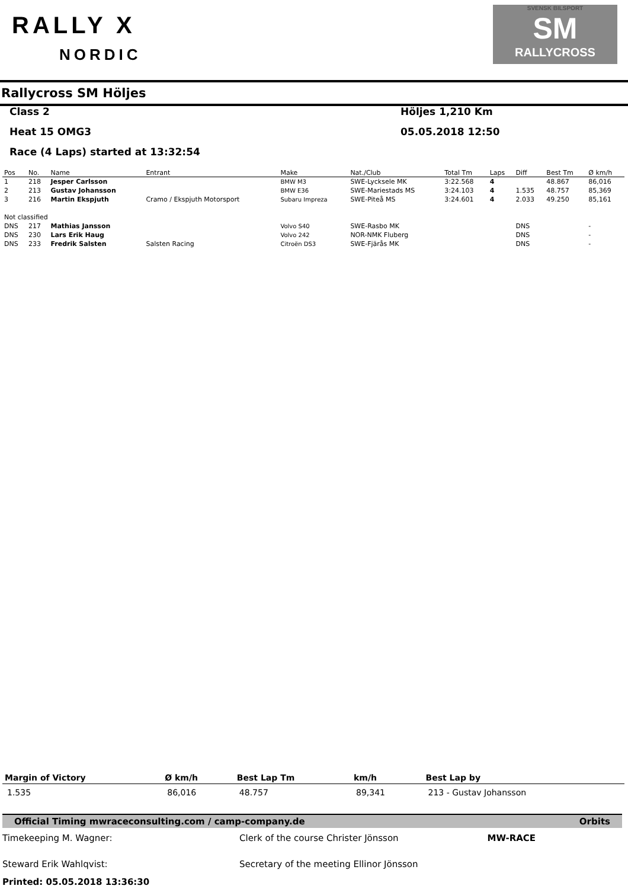RALLY X
NORDIC
SVENSK BILSPORT
SM
RALLYCROSS
Rallycross SM Höljes
Class 2 Höljes 1,210 Km
Heat 15 OMG3 05.05.2018 12:50
Race (4 Laps) started at 13:32:54
| Pos | No. | Name | Entrant | Make | Nat./Club | Total Tm | Laps | Diff | Best Tm | Ø km/h |
| --- | --- | --- | --- | --- | --- | --- | --- | --- | --- | --- |
| 1 | 218 | Jesper Carlsson | | BMW M3 | SWE-Lycksele MK | 3:22.568 | 4 | | 48.867 | 86,016 |
| 2 | 213 | Gustav Johansson | | BMW E36 | SWE-Mariestads MS | 3:24.103 | 4 | 1.535 | 48.757 | 85,369 |
| 3 | 216 | Martin Ekspjuth | Cramo / Ekspjuth Motorsport | Subaru Impreza | SWE-Piteå MS | 3:24.601 | 4 | 2.033 | 49.250 | 85,161 |
| Not classified | | | | | | | | | | |
| DNS | 217 | Mathias Jansson | | Volvo S40 | SWE-Rasbo MK | | | DNS | | - |
| DNS | 230 | Lars Erik Haug | | Volvo 242 | NOR-NMK Fluberg | | | DNS | | - |
| DNS | 233 | Fredrik Salsten | Salsten Racing | Citroën DS3 | SWE-Fjärås MK | | | DNS | | - |
| Margin of Victory | Ø km/h | Best Lap Tm | km/h | Best Lap by |
| --- | --- | --- | --- | --- |
| 1.535 | 86,016 | 48.757 | 89,341 | 213 - Gustav Johansson |
Official Timing mwraceconsulting.com / camp-company.de Orbits
Timekeeping M. Wagner: Clerk of the course Christer Jönsson MW-RACE
Steward Erik Wahlqvist: Secretary of the meeting Ellinor Jönsson
Printed: 05.05.2018 13:36:30